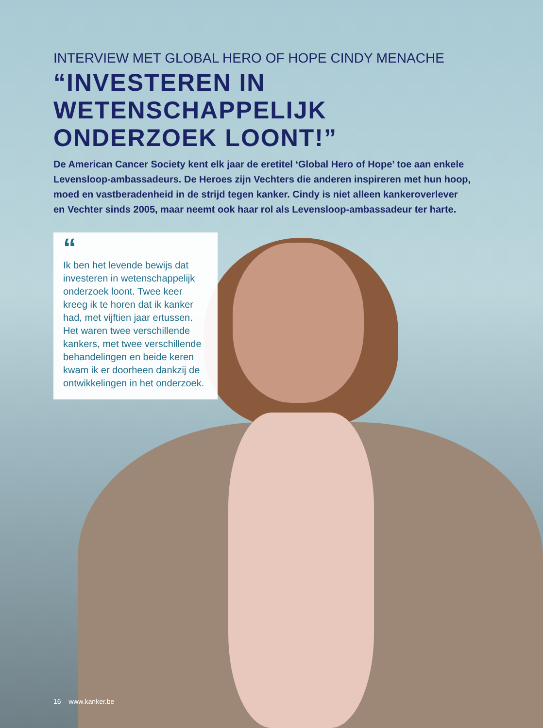INTERVIEW MET GLOBAL HERO OF HOPE CINDY MENACHE
“INVESTEREN IN
WETENSCHAPPELIJK
ONDERZOEK LOONT!”
De American Cancer Society kent elk jaar de eretitel ‘Global Hero of Hope’ toe aan enkele Levensloop-ambassadeurs. De Heroes zijn Vechters die anderen inspireren met hun hoop, moed en vastberadenheid in de strijd tegen kanker. Cindy is niet alleen kankeroverlever en Vechter sinds 2005, maar neemt ook haar rol als Levensloop-ambassadeur ter harte.
“
Ik ben het levende bewijs dat investeren in wetenschappelijk onderzoek loont. Twee keer kreeg ik te horen dat ik kanker had, met vijftien jaar ertussen. Het waren twee verschillende kankers, met twee verschillende behandelingen en beide keren kwam ik er doorheen dankzij de ontwikkelingen in het onderzoek.
16 – www.kanker.be